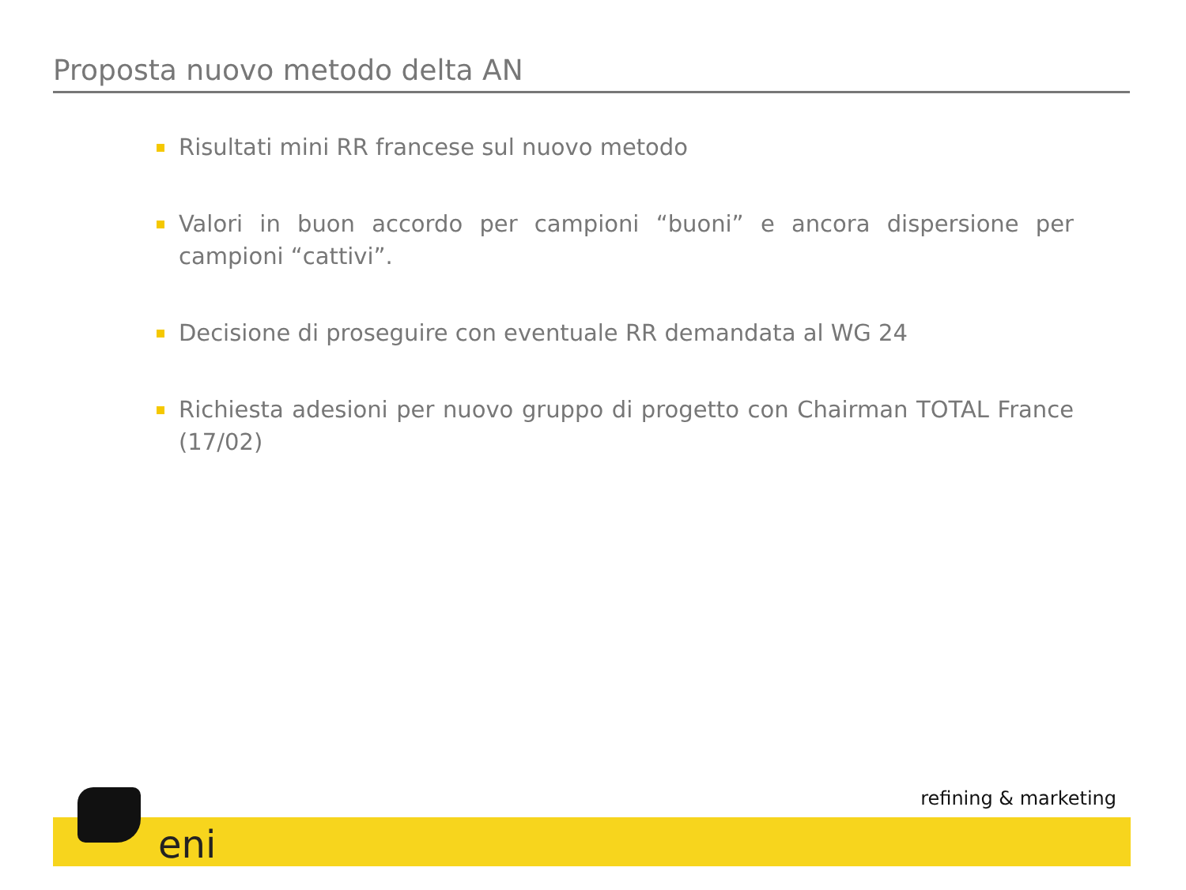Proposta nuovo metodo delta AN
Risultati mini RR francese sul nuovo metodo
Valori in buon accordo per campioni “buoni” e ancora dispersione per campioni “cattivi”.
Decisione di proseguire con eventuale RR demandata al WG 24
Richiesta adesioni per nuovo gruppo di progetto con Chairman TOTAL France (17/02)
eni
refining & marketing